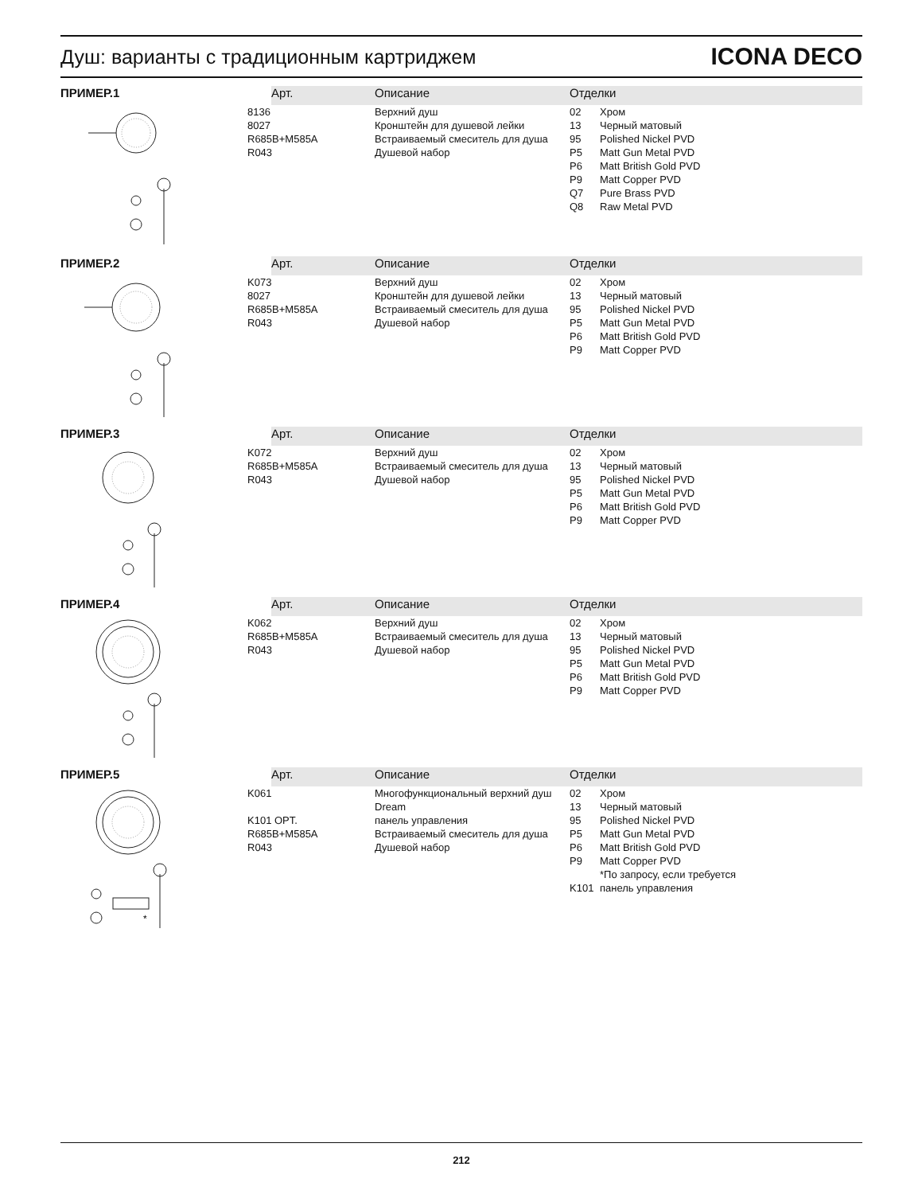Душ: варианты с традиционным картриджем
ICONA DECO
| ПРИМЕР.1 | Арт. | Описание | Отделки |
| | 8136 8027 R685B+M585A R043 | Верхний душ Кронштейн для душевой лейки Встраиваемый смеситель для душа Душевой набор | 02 Хром 13 Черный матовый 95 Polished Nickel PVD P5 Matt Gun Metal PVD P6 Matt British Gold PVD P9 Matt Copper PVD Q7 Pure Brass PVD Q8 Raw Metal PVD |
| ПРИМЕР.2 | Арт. | Описание | Отделки |
| | K073 8027 R685B+M585A R043 | Верхний душ Кронштейн для душевой лейки Встраиваемый смеситель для душа Душевой набор | 02 Хром 13 Черный матовый 95 Polished Nickel PVD P5 Matt Gun Metal PVD P6 Matt British Gold PVD P9 Matt Copper PVD |
| ПРИМЕР.3 | Арт. | Описание | Отделки |
| | K072 R685B+M585A R043 | Верхний душ Встраиваемый смеситель для душа Душевой набор | 02 Хром 13 Черный матовый 95 Polished Nickel PVD P5 Matt Gun Metal PVD P6 Matt British Gold PVD P9 Matt Copper PVD |
| ПРИМЕР.4 | Арт. | Описание | Отделки |
| | K062 R685B+M585A R043 | Верхний душ Встраиваемый смеситель для душа Душевой набор | 02 Хром 13 Черный матовый 95 Polished Nickel PVD P5 Matt Gun Metal PVD P6 Matt British Gold PVD P9 Matt Copper PVD |
| ПРИМЕР.5 | Арт. | Описание | Отделки |
| * | K061 K101 OPT. R685B+M585A R043 | Многофункциональный верхний душ Dream панель управления Встраиваемый смеситель для душа Душевой набор | 02 Хром 13 Черный матовый 95 Polished Nickel PVD P5 Matt Gun Metal PVD P6 Matt British Gold PVD P9 Matt Copper PVD *По запросу, если требуется K101 панель управления |
212